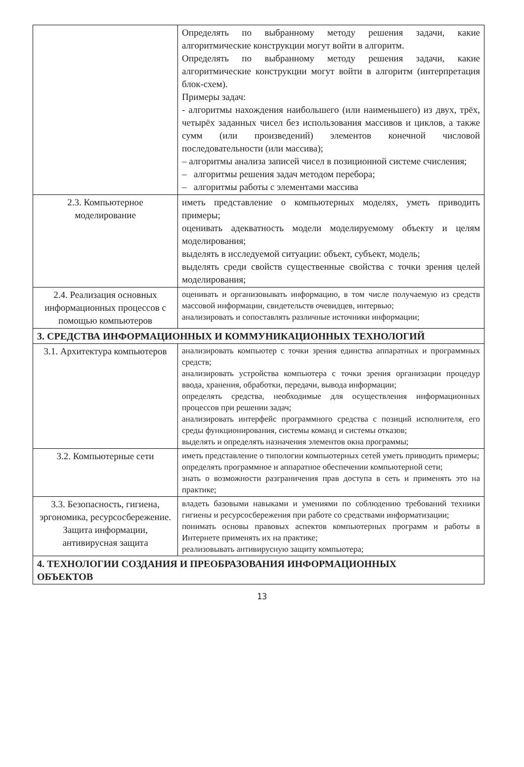| | Определять по выбранному методу решения задачи, какие алгоритмические конструкции могут войти в алгоритм. Определять по выбранному методу решения задачи, какие алгоритмические конструкции могут войти в алгоритм (интерпретация блок-схем). Примеры задач: - алгоритмы нахождения наибольшего (или наименьшего) из двух, трёх, четырёх заданных чисел без использования массивов и циклов, а также сумм (или произведений) элементов конечной числовой последовательности (или массива); – алгоритмы анализа записей чисел в позиционной системе счисления; – алгоритмы решения задач методом перебора; – алгоритмы работы с элементами массива |
| 2.3. Компьютерное моделирование | иметь представление о компьютерных моделях, уметь приводить примеры; оценивать адекватность модели моделируемому объекту и целям моделирования; выделять в исследуемой ситуации: объект, субъект, модель; выделять среди свойств существенные свойства с точки зрения целей моделирования; |
| 2.4. Реализация основных информационных процессов с помощью компьютеров | оценивать и организовывать информацию, в том числе получаемую из средств массовой информации, свидетельств очевидцев, интервью; анализировать и сопоставлять различные источники информации; |
| 3. СРЕДСТВА ИНФОРМАЦИОННЫХ И КОММУНИКАЦИОННЫХ ТЕХНОЛОГИЙ | |
| 3.1. Архитектура компьютеров | анализировать компьютер с точки зрения единства аппаратных и программных средств; анализировать устройства компьютера с точки зрения организации процедур ввода, хранения, обработки, передачи, вывода информации; определять средства, необходимые для осуществления информационных процессов при решении задач; анализировать интерфейс программного средства с позиций исполнителя, его среды функционирования, системы команд и системы отказов; выделять и определять назначения элементов окна программы; |
| 3.2. Компьютерные сети | иметь представление о типологии компьютерных сетей уметь приводить примеры; определять программное и аппаратное обеспечении компьютерной сети; знать о возможности разграничения прав доступа в сеть и применять это на практике; |
| 3.3. Безопасность, гигиена, эргономика, ресурсосбережение. Защита информации, антивирусная защита | владеть базовыми навыками и умениями по соблюдению требований техники гигиены и ресурсосбережения при работе со средствами информатизации; понимать основы правовых аспектов компьютерных программ и работы в Интернете применять их на практике; реализовывать антивирусную защиту компьютера; |
| 4. ТЕХНОЛОГИИ СОЗДАНИЯ И ПРЕОБРАЗОВАНИЯ ИНФОРМАЦИОННЫХ ОБЪЕКТОВ | |
13